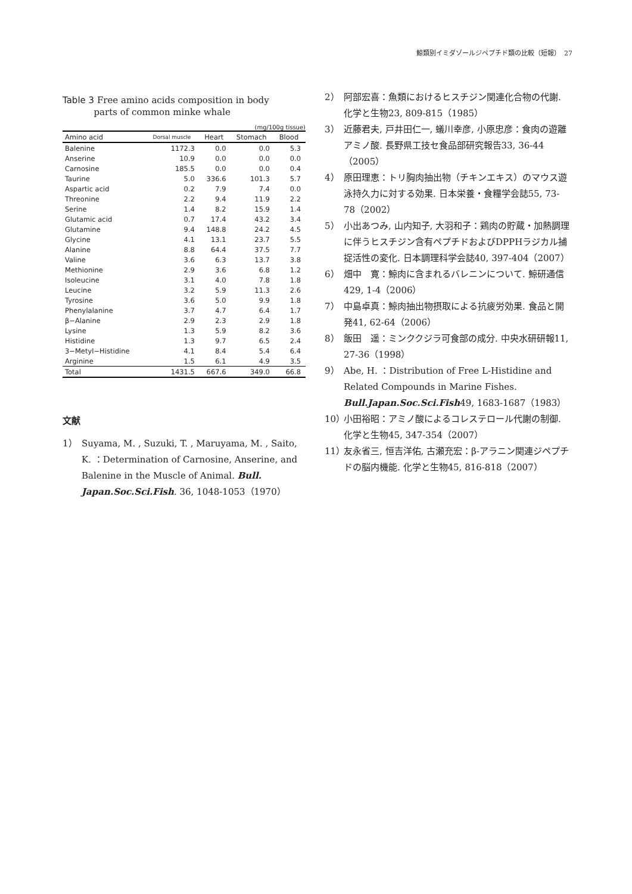鯨類別イミダゾールジペプチド類の比較（短報）　27
Table 3 Free amino acids composition in body
parts of common minke whale
(mg/100g tissue)
| Amino acid | Dorsal muscle | Heart | Stomach | Blood |
| --- | --- | --- | --- | --- |
| Balenine | 1172.3 | 0.0 | 0.0 | 5.3 |
| Anserine | 10.9 | 0.0 | 0.0 | 0.0 |
| Carnosine | 185.5 | 0.0 | 0.0 | 0.4 |
| Taurine | 5.0 | 336.6 | 101.3 | 5.7 |
| Aspartic acid | 0.2 | 7.9 | 7.4 | 0.0 |
| Threonine | 2.2 | 9.4 | 11.9 | 2.2 |
| Serine | 1.4 | 8.2 | 15.9 | 1.4 |
| Glutamic acid | 0.7 | 17.4 | 43.2 | 3.4 |
| Glutamine | 9.4 | 148.8 | 24.2 | 4.5 |
| Glycine | 4.1 | 13.1 | 23.7 | 5.5 |
| Alanine | 8.8 | 64.4 | 37.5 | 7.7 |
| Valine | 3.6 | 6.3 | 13.7 | 3.8 |
| Methionine | 2.9 | 3.6 | 6.8 | 1.2 |
| Isoleucine | 3.1 | 4.0 | 7.8 | 1.8 |
| Leucine | 3.2 | 5.9 | 11.3 | 2.6 |
| Tyrosine | 3.6 | 5.0 | 9.9 | 1.8 |
| Phenylalanine | 3.7 | 4.7 | 6.4 | 1.7 |
| β−Alanine | 2.9 | 2.3 | 2.9 | 1.8 |
| Lysine | 1.3 | 5.9 | 8.2 | 3.6 |
| Histidine | 1.3 | 9.7 | 6.5 | 2.4 |
| 3−Metyl−Histidine | 4.1 | 8.4 | 5.4 | 6.4 |
| Arginine | 1.5 | 6.1 | 4.9 | 3.5 |
| Total | 1431.5 | 667.6 | 349.0 | 66.8 |
文献
1） Suyama, M. , Suzuki, T. , Maruyama, M. , Saito, K. ：Determination of Carnosine, Anserine, and Balenine in the Muscle of Animal. Bull. Japan.Soc.Sci.Fish. 36, 1048-1053（1970）
2） 阿部宏喜：魚類におけるヒスチジン関連化合物の代謝. 化学と生物23, 809-815（1985）
3） 近藤君夫, 戸井田仁一, 蟻川幸彦, 小原忠彦：食肉の遊離アミノ酸. 長野県工技セ食品部研究報告33, 36-44（2005）
4） 原田理恵：トリ胸肉抽出物（チキンエキス）のマウス遊泳持久力に対する効果. 日本栄養・食糧学会誌55, 73-78（2002）
5） 小出あつみ, 山内知子, 大羽和子：鶏肉の貯蔵・加熱調理に伴うヒスチジン含有ペプチドおよびDPPHラジカル捕捉活性の変化. 日本調理科学会誌40, 397-404（2007）
6） 畑中　寛：鯨肉に含まれるバレニンについて. 鯨研通信429, 1-4（2006）
7） 中島卓真：鯨肉抽出物摂取による抗疲労効果. 食品と開発41, 62-64（2006）
8） 飯田　遥：ミンククジラ可食部の成分. 中央水研研報11, 27-36（1998）
9） Abe, H. ：Distribution of Free L-Histidine and Related Compounds in Marine Fishes. Bull.Japan.Soc.Sci.Fish49, 1683-1687（1983）
10） 小田裕昭：アミノ酸によるコレステロール代謝の制御. 化学と生物45, 347-354（2007）
11） 友永省三, 恒吉洋佑, 古瀬充宏：β-アラニン関連ジペプチドの脳内機能. 化学と生物45, 816-818（2007）